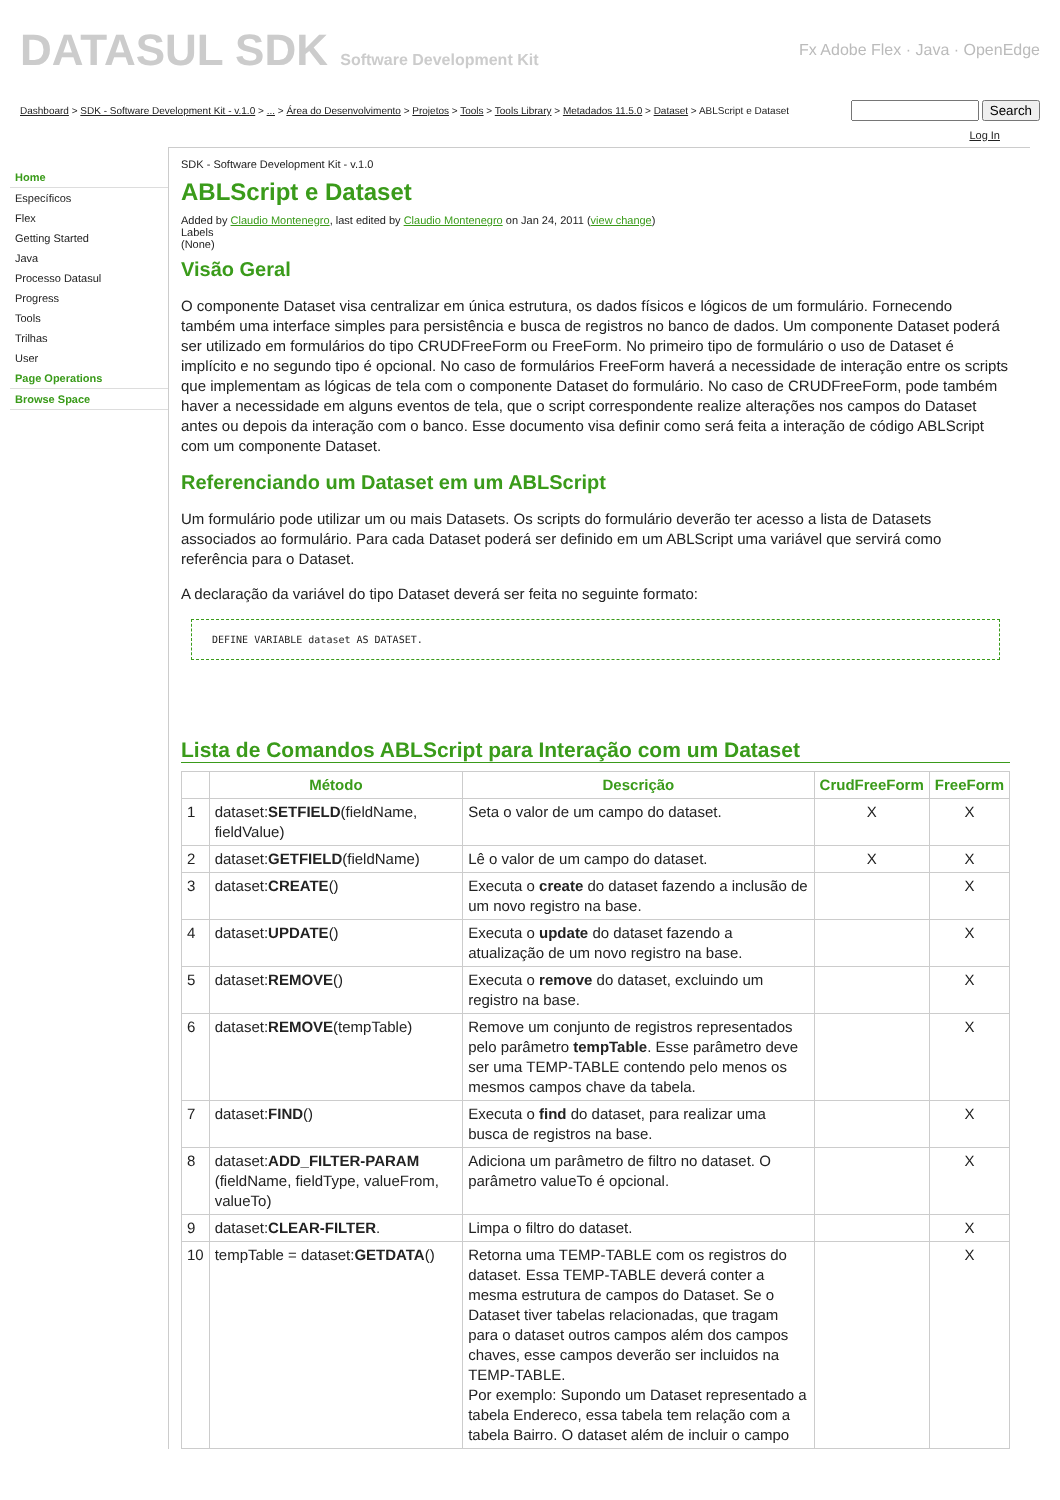DATASUL SDK Software Development Kit
Fx Adobe Flex · Java · OpenEdge
Dashboard > SDK - Software Development Kit - v.1.0 > ... > Área do Desenvolvimento > Projetos > Tools > Tools Library > Metadados 11.5.0 > Dataset > ABLScript e Dataset Search
Log In
Home
Específicos
Flex
Getting Started
Java
Processo Datasul
Progress
Tools
Trilhas
User
Page Operations
Browse Space
SDK - Software Development Kit - v.1.0
ABLScript e Dataset
Added by Claudio Montenegro, last edited by Claudio Montenegro on Jan 24, 2011 (view change)
Labels
(None)
Visão Geral
O componente Dataset visa centralizar em única estrutura, os dados físicos e lógicos de um formulário. Fornecendo também uma interface simples para persistência e busca de registros no banco de dados. Um componente Dataset poderá ser utilizado em formulários do tipo CRUDFreeForm ou FreeForm. No primeiro tipo de formulário o uso de Dataset é implícito e no segundo tipo é opcional. No caso de formulários FreeForm haverá a necessidade de interação entre os scripts que implementam as lógicas de tela com o componente Dataset do formulário. No caso de CRUDFreeForm, pode também haver a necessidade em alguns eventos de tela, que o script correspondente realize alterações nos campos do Dataset antes ou depois da interação com o banco. Esse documento visa definir como será feita a interação de código ABLScript com um componente Dataset.
Referenciando um Dataset em um ABLScript
Um formulário pode utilizar um ou mais Datasets. Os scripts do formulário deverão ter acesso a lista de Datasets associados ao formulário. Para cada Dataset poderá ser definido em um ABLScript uma variável que servirá como referência para o Dataset.
A declaração da variável do tipo Dataset deverá ser feita no seguinte formato:
DEFINE VARIABLE dataset AS DATASET.
Lista de Comandos ABLScript para Interação com um Dataset
| | Método | Descrição | CrudFreeForm | FreeForm |
| --- | --- | --- | --- | --- |
| 1 | dataset: SETFIELD (fieldName, fieldValue) | Seta o valor de um campo do dataset. | X | X |
| 2 | dataset: GETFIELD (fieldName) | Lê o valor de um campo do dataset. | X | X |
| 3 | dataset: CREATE () | Executa o create do dataset fazendo a inclusão de um novo registro na base. | | X |
| 4 | dataset: UPDATE () | Executa o update do dataset fazendo a atualização de um novo registro na base. | | X |
| 5 | dataset: REMOVE () | Executa o remove do dataset, excluindo um registro na base. | | X |
| 6 | dataset: REMOVE (tempTable) | Remove um conjunto de registros representados pelo parâmetro tempTable . Esse parâmetro deve ser uma TEMP-TABLE contendo pelo menos os mesmos campos chave da tabela. | | X |
| 7 | dataset: FIND () | Executa o find do dataset, para realizar uma busca de registros na base. | | X |
| 8 | dataset: ADD_FILTER-PARAM (fieldName, fieldType, valueFrom, valueTo) | Adiciona um parâmetro de filtro no dataset. O parâmetro valueTo é opcional. | | X |
| 9 | dataset: CLEAR-FILTER . | Limpa o filtro do dataset. | | X |
| 10 | tempTable = dataset: GETDATA () | Retorna uma TEMP-TABLE com os registros do dataset. Essa TEMP-TABLE deverá conter a mesma estrutura de campos do Dataset. Se o Dataset tiver tabelas relacionadas, que tragam para o dataset outros campos além dos campos chaves, esse campos deverão ser incluidos na TEMP-TABLE. Por exemplo: Supondo um Dataset representado a tabela Endereco, essa tabela tem relação com a tabela Bairro. O dataset além de incluir o campo | | X |